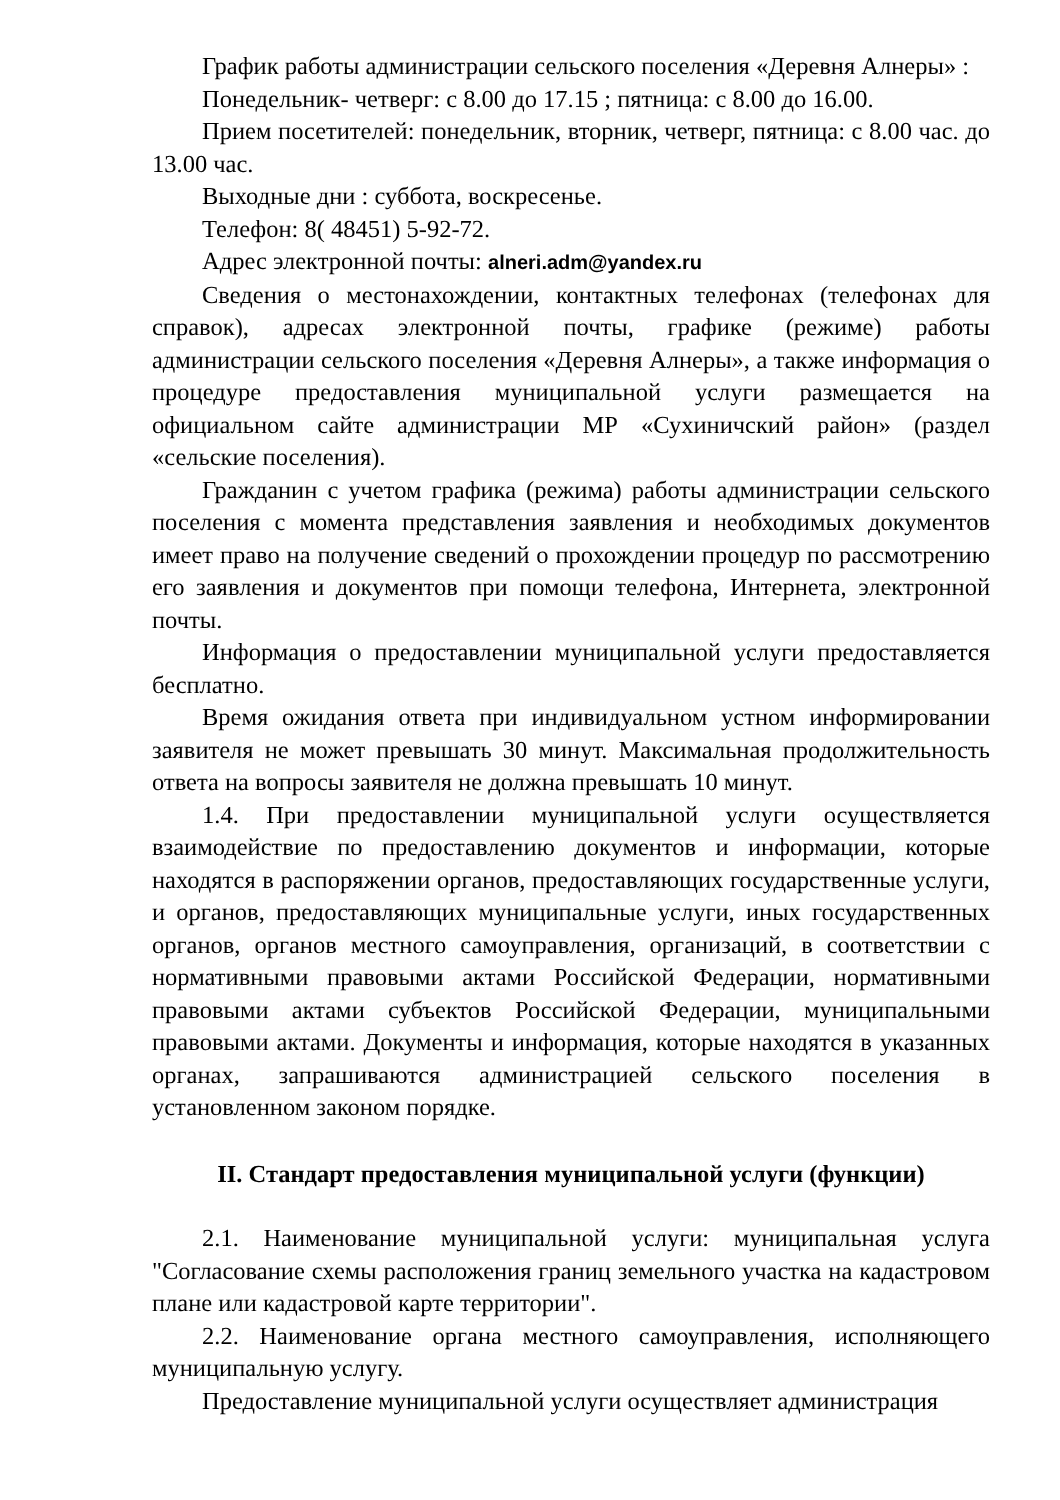График работы администрации сельского поселения «Деревня Алнеры» :
Понедельник- четверг: с 8.00 до 17.15 ; пятница: с 8.00 до 16.00.
Прием посетителей: понедельник, вторник, четверг, пятница: с 8.00 час. до 13.00 час.
Выходные дни : суббота, воскресенье.
Телефон: 8( 48451) 5-92-72.
Адрес электронной почты: alneri.adm@yandex.ru
Сведения о местонахождении, контактных телефонах (телефонах для справок), адресах электронной почты, графике (режиме) работы администрации сельского поселения «Деревня Алнеры», а также информация о процедуре предоставления муниципальной услуги размещается на официальном сайте администрации МР «Сухиничский район» (раздел «сельские поселения).
Гражданин с учетом графика (режима) работы администрации сельского поселения с момента представления заявления и необходимых документов имеет право на получение сведений о прохождении процедур по рассмотрению его заявления и документов при помощи телефона, Интернета, электронной почты.
Информация о предоставлении муниципальной услуги предоставляется бесплатно.
Время ожидания ответа при индивидуальном устном информировании заявителя не может превышать 30 минут. Максимальная продолжительность ответа на вопросы заявителя не должна превышать 10 минут.
1.4. При предоставлении муниципальной услуги осуществляется взаимодействие по предоставлению документов и информации, которые находятся в распоряжении органов, предоставляющих государственные услуги, и органов, предоставляющих муниципальные услуги, иных государственных органов, органов местного самоуправления, организаций, в соответствии с нормативными правовыми актами Российской Федерации, нормативными правовыми актами субъектов Российской Федерации, муниципальными правовыми актами. Документы и информация, которые находятся в указанных органах, запрашиваются администрацией сельского поселения в установленном законом порядке.
II. Стандарт предоставления муниципальной услуги (функции)
2.1. Наименование муниципальной услуги: муниципальная услуга "Согласование схемы расположения границ земельного участка на кадастровом плане или кадастровой карте территории".
2.2. Наименование органа местного самоуправления, исполняющего муниципальную услугу.
Предоставление муниципальной услуги осуществляет администрация